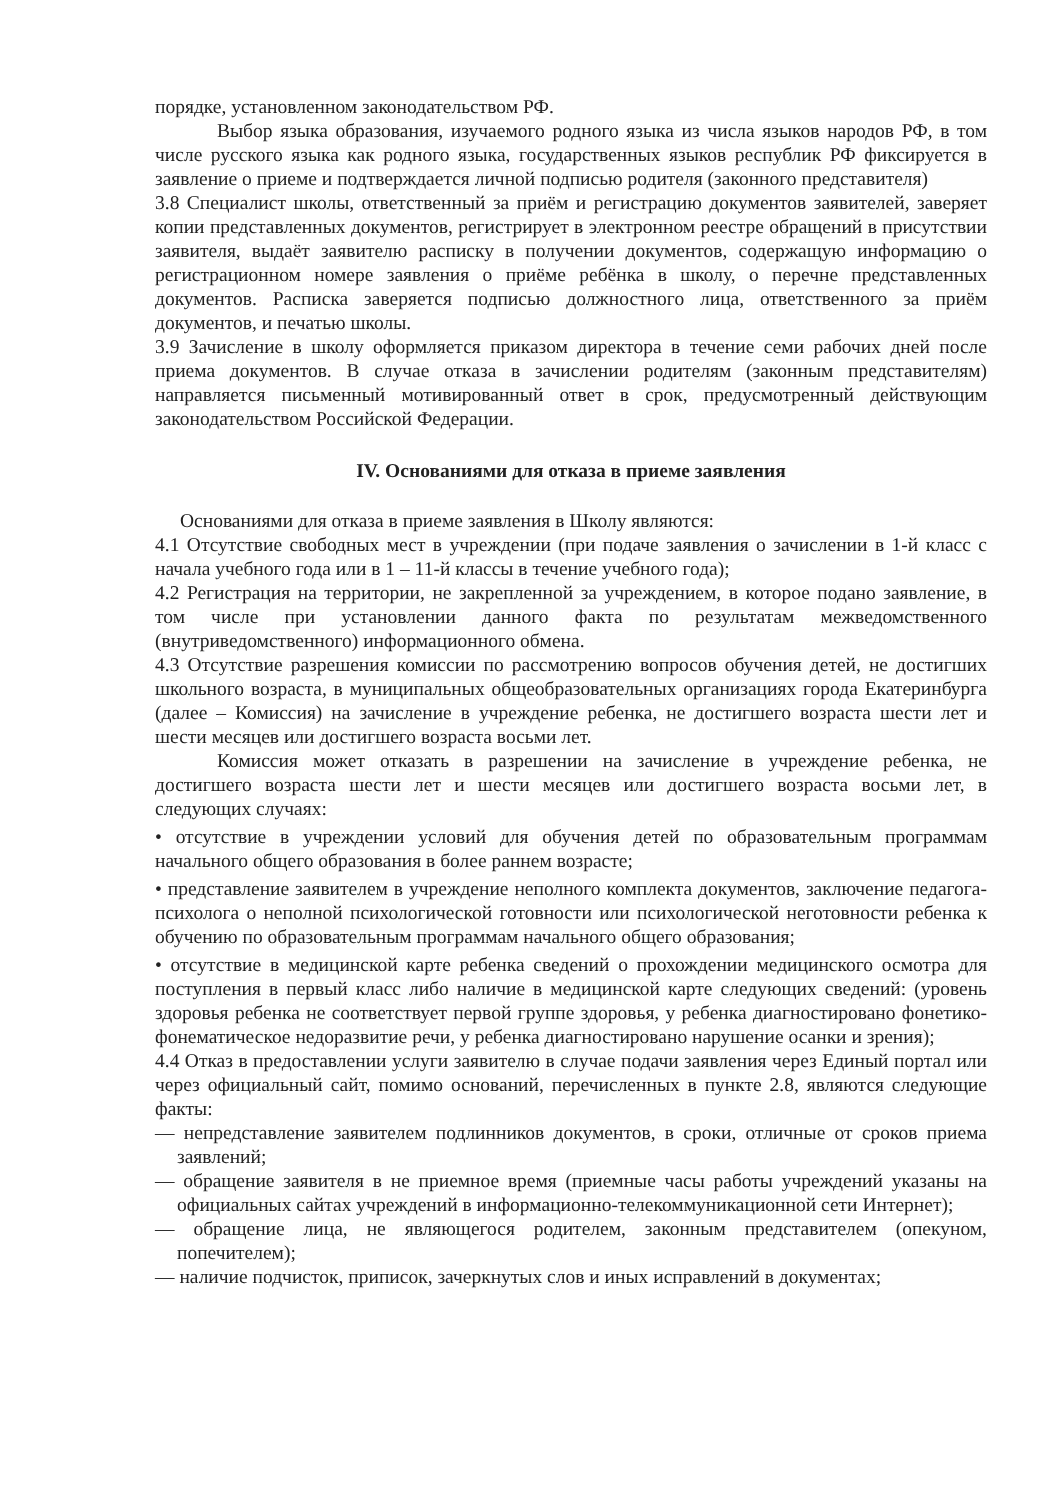порядке, установленном законодательством РФ.
Выбор языка образования, изучаемого родного языка из числа языков народов РФ, в том числе русского языка как родного языка, государственных языков республик РФ фиксируется в заявление о приеме и подтверждается личной подписью родителя (законного представителя)
3.8 Специалист школы, ответственный за приём и регистрацию документов заявителей, заверяет копии представленных документов, регистрирует в электронном реестре обращений в присутствии заявителя, выдаёт заявителю расписку в получении документов, содержащую информацию о регистрационном номере заявления о приёме ребёнка в школу, о перечне представленных документов. Расписка заверяется подписью должностного лица, ответственного за приём документов, и печатью школы.
3.9 Зачисление в школу оформляется приказом директора в течение семи рабочих дней после приема документов. В случае отказа в зачислении родителям (законным представителям) направляется письменный мотивированный ответ в срок, предусмотренный действующим законодательством Российской Федерации.
IV. Основаниями для отказа в приеме заявления
Основаниями для отказа в приеме заявления в Школу являются:
4.1 Отсутствие свободных мест в учреждении (при подаче заявления о зачислении в 1-й класс с начала учебного года или в 1 – 11-й классы в течение учебного года);
4.2 Регистрация на территории, не закрепленной за учреждением, в которое подано заявление, в том числе при установлении данного факта по результатам межведомственного (внутриведомственного) информационного обмена.
4.3 Отсутствие разрешения комиссии по рассмотрению вопросов обучения детей, не достигших школьного возраста, в муниципальных общеобразовательных организациях города Екатеринбурга (далее – Комиссия) на зачисление в учреждение ребенка, не достигшего возраста шести лет и шести месяцев или достигшего возраста восьми лет.
Комиссия может отказать в разрешении на зачисление в учреждение ребенка, не достигшего возраста шести лет и шести месяцев или достигшего возраста восьми лет, в следующих случаях:
• отсутствие в учреждении условий для обучения детей по образовательным программам начального общего образования в более раннем возрасте;
• представление заявителем в учреждение неполного комплекта документов, заключение педагога-психолога о неполной психологической готовности или психологической неготовности ребенка к обучению по образовательным программам начального общего образования;
• отсутствие в медицинской карте ребенка сведений о прохождении медицинского осмотра для поступления в первый класс либо наличие в медицинской карте следующих сведений: (уровень здоровья ребенка не соответствует первой группе здоровья, у ребенка диагностировано фонетико-фонематическое недоразвитие речи, у ребенка диагностировано нарушение осанки и зрения);
4.4 Отказ в предоставлении услуги заявителю в случае подачи заявления через Единый портал или через официальный сайт, помимо оснований, перечисленных в пункте 2.8, являются следующие факты:
— непредставление заявителем подлинников документов, в сроки, отличные от сроков приема заявлений;
— обращение заявителя в не приемное время (приемные часы работы учреждений указаны на официальных сайтах учреждений в информационно-телекоммуникационной сети Интернет);
— обращение лица, не являющегося родителем, законным представителем (опекуном, попечителем);
— наличие подчисток, приписок, зачеркнутых слов и иных исправлений в документах;